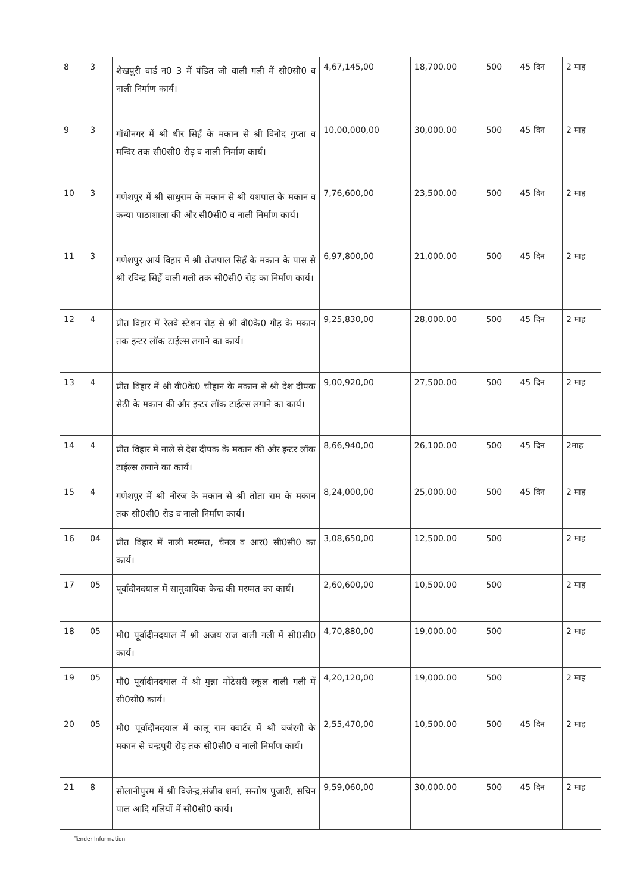| 8 | 3 | शेखपुरी वार्ड न0 3 में पंडित जी वाली गली में सी0सी0 व नाली निर्माण कार्य। | 4,67,145,00 | 18,700.00 | 500 | 45 दिन | 2 माह |
| 9 | 3 | गॉधीनगर में श्री धीर सिहँ के मकान से श्री विनोद गुप्ता व मन्दिर तक सी0सी0 रोड़ व नाली निर्माण कार्य। | 10,00,000,00 | 30,000.00 | 500 | 45 दिन | 2 माह |
| 10 | 3 | गणेशपुर में श्री साधुराम के मकान से श्री यशपाल के मकान व कन्या पाठाशाला की और सी0सी0 व नाली निर्माण कार्य। | 7,76,600,00 | 23,500.00 | 500 | 45 दिन | 2 माह |
| 11 | 3 | गणेशपुर आर्य विहार में श्री तेजपाल सिहँ के मकान के पास से श्री रविन्द्र सिहँ वाली गली तक सी0सी0 रोड़ का निर्माण कार्य। | 6,97,800,00 | 21,000.00 | 500 | 45 दिन | 2 माह |
| 12 | 4 | प्रीत विहार में रेलवे स्टेशन रोड़ से श्री वी0के0 गौड़ के मकान तक इन्टर लॉक टाईल्स लगाने का कार्य। | 9,25,830,00 | 28,000.00 | 500 | 45 दिन | 2 माह |
| 13 | 4 | प्रीत विहार में श्री वी0के0 चौहान के मकान से श्री देश दीपक सेठी के मकान की और इन्टर लॉक टाईल्स लगाने का कार्य। | 9,00,920,00 | 27,500.00 | 500 | 45 दिन | 2 माह |
| 14 | 4 | प्रीत विहार में नाले से देश दीपक के मकान की और इन्टर लॉक टाईल्स लगाने का कार्य। | 8,66,940,00 | 26,100.00 | 500 | 45 दिन | 2माह |
| 15 | 4 | गणेशपुर में श्री नीरज के मकान से श्री तोता राम के मकान तक सी0सी0 रोड व नाली निर्माण कार्य। | 8,24,000,00 | 25,000.00 | 500 | 45 दिन | 2 माह |
| 16 | 04 | प्रीत विहार में नाली मरम्मत, चैनल व आर0 सी0सी0 का कार्य। | 3,08,650,00 | 12,500.00 | 500 | | 2 माह |
| 17 | 05 | पूर्वादीनदयाल में सामुदायिक केन्द्र की मरम्मत का कार्य। | 2,60,600,00 | 10,500.00 | 500 | | 2 माह |
| 18 | 05 | मौ0 पूर्वादीनदयाल में श्री अजय राज वाली गली में सी0सी0 कार्य। | 4,70,880,00 | 19,000.00 | 500 | | 2 माह |
| 19 | 05 | मौ0 पूर्वादीनदयाल में श्री मुन्ना मोंटेसरी स्कूल वाली गली में सी0सी0 कार्य। | 4,20,120,00 | 19,000.00 | 500 | | 2 माह |
| 20 | 05 | मौ0 पूर्वादीनदयाल में कालू राम क्वार्टर में श्री बजंरगी के मकान से चन्द्रपुरी रोड़ तक सी0सी0 व नाली निर्माण कार्य। | 2,55,470,00 | 10,500.00 | 500 | 45 दिन | 2 माह |
| 21 | 8 | सोलानीपुरम में श्री विजेन्द्र,संजीव शर्मा, सन्तोष पुजारी, सचिन पाल आदि गलियों में सी0सी0 कार्य। | 9,59,060,00 | 30,000.00 | 500 | 45 दिन | 2 माह |
Tender Information